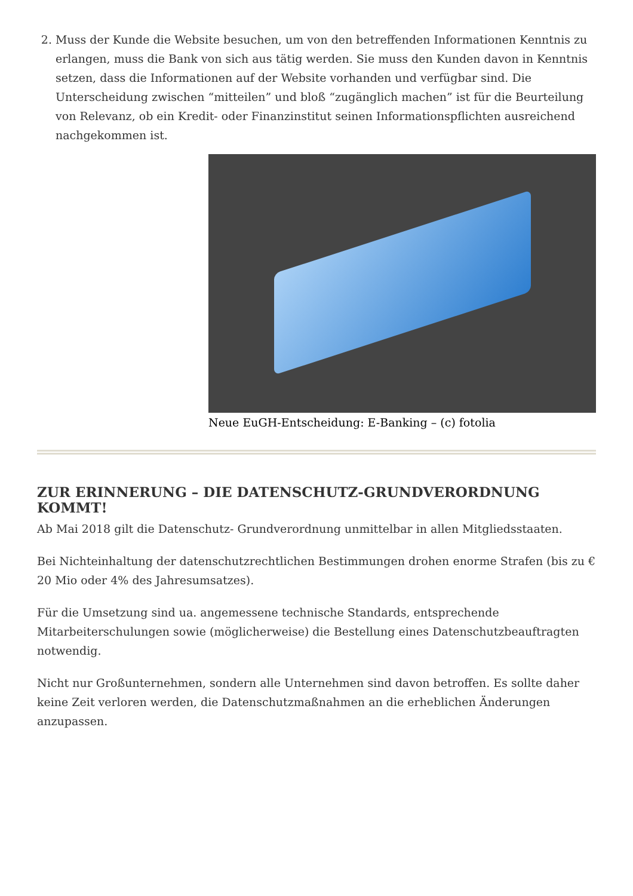2. Muss der Kunde die Website besuchen, um von den betreffenden Informationen Kenntnis zu erlangen, muss die Bank von sich aus tätig werden. Sie muss den Kunden davon in Kenntnis setzen, dass die Informationen auf der Website vorhanden und verfügbar sind. Die Unterscheidung zwischen “mitteilen” und bloß “zugänglich machen” ist für die Beurteilung von Relevanz, ob ein Kredit- oder Finanzinstitut seinen Informationspflichten ausreichend nachgekommen ist.
Neue EuGH-Entscheidung: E-Banking – (c) fotolia
ZUR ERINNERUNG – DIE DATENSCHUTZ-GRUNDVERORDNUNG KOMMT!
Ab Mai 2018 gilt die Datenschutz- Grundverordnung unmittelbar in allen Mitgliedsstaaten.
Bei Nichteinhaltung der datenschutzrechtlichen Bestimmungen drohen enorme Strafen (bis zu € 20 Mio oder 4% des Jahresumsatzes).
Für die Umsetzung sind ua. angemessene technische Standards, entsprechende Mitarbeiterschulungen sowie (möglicherweise) die Bestellung eines Datenschutzbeauftragten notwendig.
Nicht nur Großunternehmen, sondern alle Unternehmen sind davon betroffen. Es sollte daher keine Zeit verloren werden, die Datenschutzmaßnahmen an die erheblichen Änderungen anzupassen.